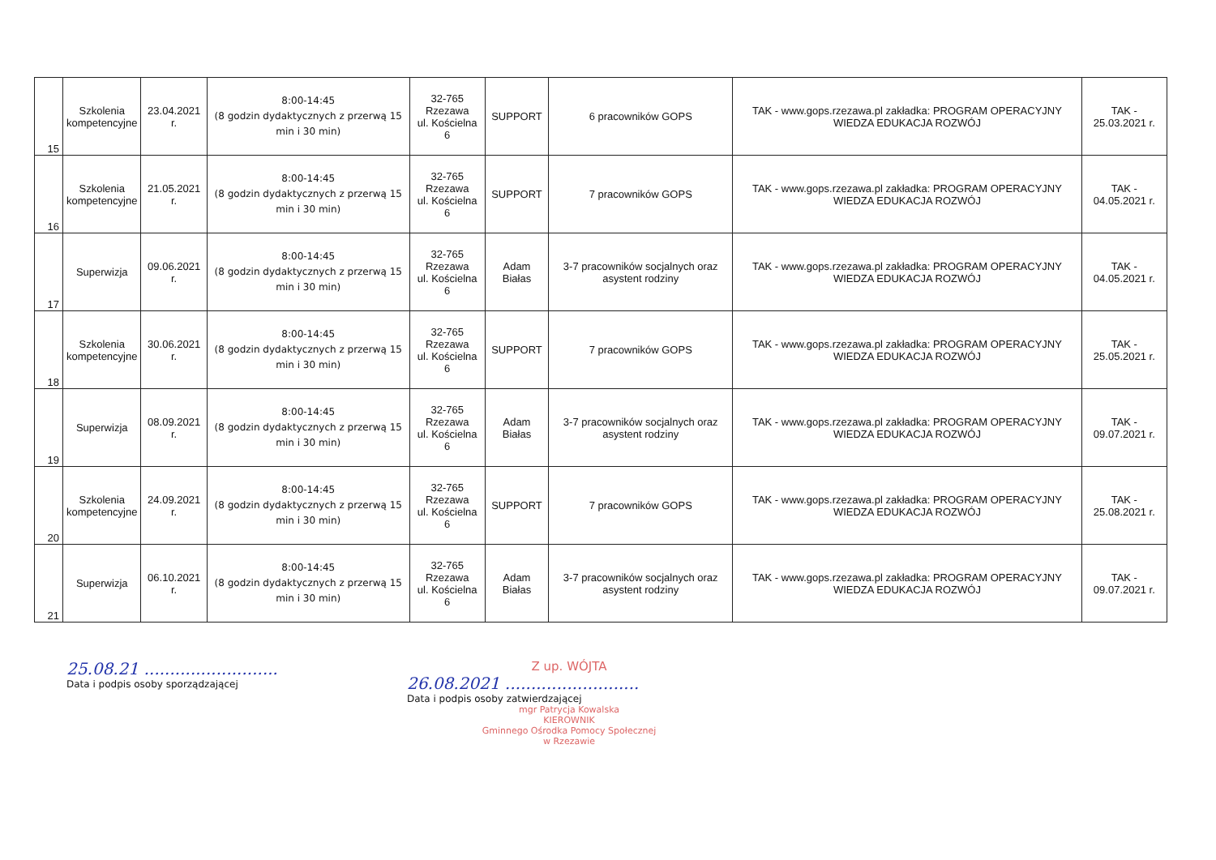| 15 | Szkolenia kompetencyjne | 23.04.2021 r. | 8:00-14:45 (8 godzin dydaktycznych z przerwą 15 min i 30 min) | 32-765 Rzezawa ul. Kościelna 6 | SUPPORT | 6 pracowników GOPS | TAK - www.gops.rzezawa.pl zakładka: PROGRAM OPERACYJNY WIEDZA EDUKACJA ROZWÓJ | TAK - 25.03.2021 r. |
| 16 | Szkolenia kompetencyjne | 21.05.2021 r. | 8:00-14:45 (8 godzin dydaktycznych z przerwą 15 min i 30 min) | 32-765 Rzezawa ul. Kościelna 6 | SUPPORT | 7 pracowników GOPS | TAK - www.gops.rzezawa.pl zakładka: PROGRAM OPERACYJNY WIEDZA EDUKACJA ROZWÓJ | TAK - 04.05.2021 r. |
| 17 | Superwizja | 09.06.2021 r. | 8:00-14:45 (8 godzin dydaktycznych z przerwą 15 min i 30 min) | 32-765 Rzezawa ul. Kościelna 6 | Adam Białas | 3-7 pracowników socjalnych oraz asystent rodziny | TAK - www.gops.rzezawa.pl zakładka: PROGRAM OPERACYJNY WIEDZA EDUKACJA ROZWÓJ | TAK - 04.05.2021 r. |
| 18 | Szkolenia kompetencyjne | 30.06.2021 r. | 8:00-14:45 (8 godzin dydaktycznych z przerwą 15 min i 30 min) | 32-765 Rzezawa ul. Kościelna 6 | SUPPORT | 7 pracowników GOPS | TAK - www.gops.rzezawa.pl zakładka: PROGRAM OPERACYJNY WIEDZA EDUKACJA ROZWÓJ | TAK - 25.05.2021 r. |
| 19 | Superwizja | 08.09.2021 r. | 8:00-14:45 (8 godzin dydaktycznych z przerwą 15 min i 30 min) | 32-765 Rzezawa ul. Kościelna 6 | Adam Białas | 3-7 pracowników socjalnych oraz asystent rodziny | TAK - www.gops.rzezawa.pl zakładka: PROGRAM OPERACYJNY WIEDZA EDUKACJA ROZWÓJ | TAK - 09.07.2021 r. |
| 20 | Szkolenia kompetencyjne | 24.09.2021 r. | 8:00-14:45 (8 godzin dydaktycznych z przerwą 15 min i 30 min) | 32-765 Rzezawa ul. Kościelna 6 | SUPPORT | 7 pracowników GOPS | TAK - www.gops.rzezawa.pl zakładka: PROGRAM OPERACYJNY WIEDZA EDUKACJA ROZWÓJ | TAK - 25.08.2021 r. |
| 21 | Superwizja | 06.10.2021 r. | 8:00-14:45 (8 godzin dydaktycznych z przerwą 15 min i 30 min) | 32-765 Rzezawa ul. Kościelna 6 | Adam Białas | 3-7 pracowników socjalnych oraz asystent rodziny | TAK - www.gops.rzezawa.pl zakładka: PROGRAM OPERACYJNY WIEDZA EDUKACJA ROZWÓJ | TAK - 09.07.2021 r. |
25.08.21 ..........................
Data i podpis osoby sporządzającej
Z up. WÓJTA
26.08.2021 ..........................
Data i podpis osoby zatwierdzającej
mgr Patrycja Kowalska
KIEROWNIK
Gminnego Ośrodka Pomocy Społecznej
w Rzezawie